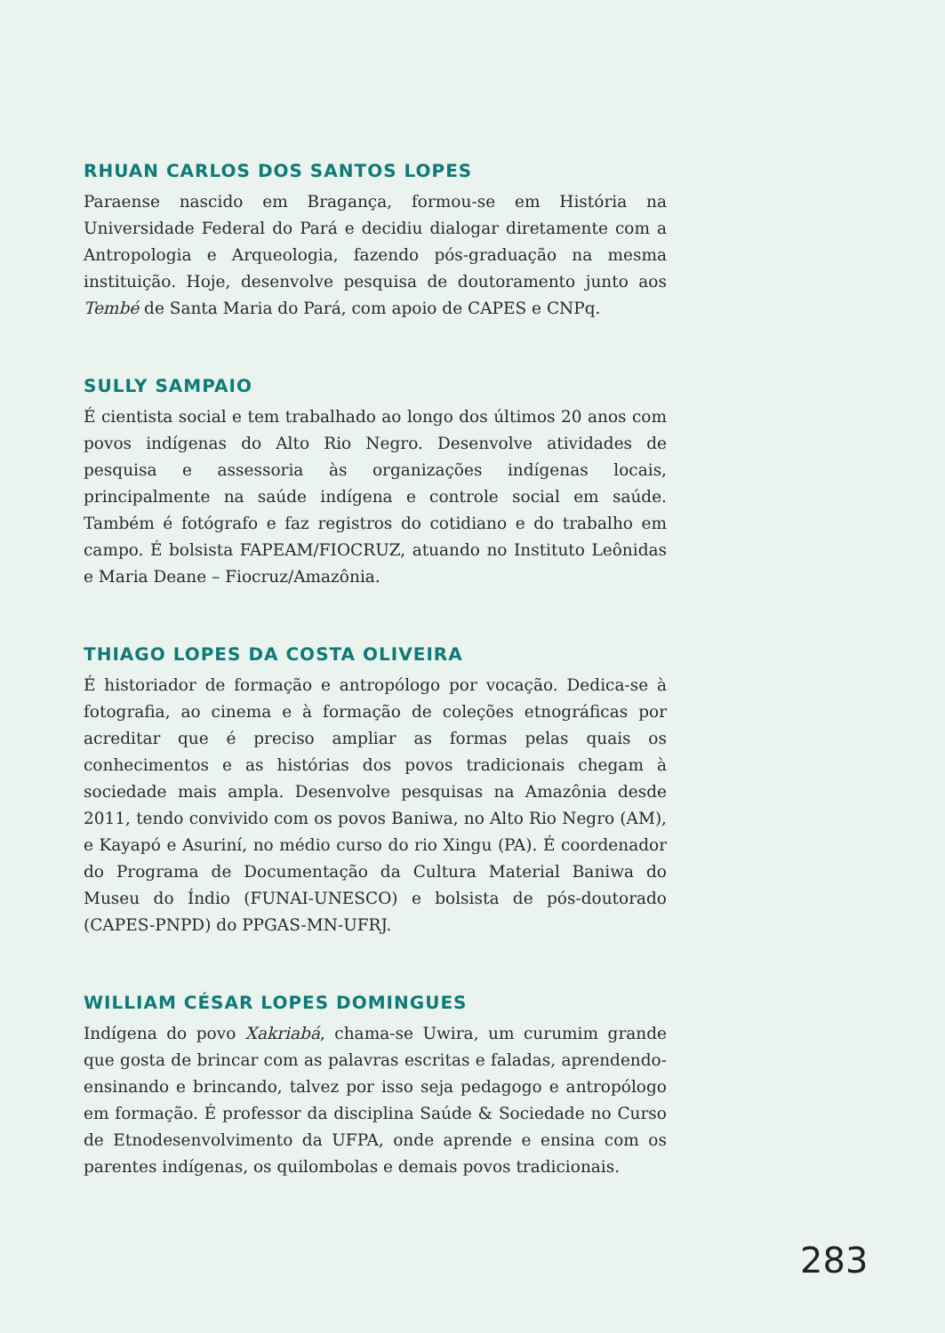RHUAN CARLOS DOS SANTOS LOPES
Paraense nascido em Bragança, formou-se em História na Universidade Federal do Pará e decidiu dialogar diretamente com a Antropologia e Arqueologia, fazendo pós-graduação na mesma instituição. Hoje, desenvolve pesquisa de doutoramento junto aos Tembé de Santa Maria do Pará, com apoio de CAPES e CNPq.
SULLY SAMPAIO
É cientista social e tem trabalhado ao longo dos últimos 20 anos com povos indígenas do Alto Rio Negro. Desenvolve atividades de pesquisa e assessoria às organizações indígenas locais, principalmente na saúde indígena e controle social em saúde. Também é fotógrafo e faz registros do cotidiano e do trabalho em campo. É bolsista FAPEAM/FIOCRUZ, atuando no Instituto Leônidas e Maria Deane – Fiocruz/Amazônia.
THIAGO LOPES DA COSTA OLIVEIRA
É historiador de formação e antropólogo por vocação. Dedica-se à fotografia, ao cinema e à formação de coleções etnográficas por acreditar que é preciso ampliar as formas pelas quais os conhecimentos e as histórias dos povos tradicionais chegam à sociedade mais ampla. Desenvolve pesquisas na Amazônia desde 2011, tendo convivido com os povos Baniwa, no Alto Rio Negro (AM), e Kayapó e Asuriní, no médio curso do rio Xingu (PA). É coordenador do Programa de Documentação da Cultura Material Baniwa do Museu do Índio (FUNAI-UNESCO) e bolsista de pós-doutorado (CAPES-PNPD) do PPGAS-MN-UFRJ.
WILLIAM CÉSAR LOPES DOMINGUES
Indígena do povo Xakriabá, chama-se Uwira, um curumim grande que gosta de brincar com as palavras escritas e faladas, aprendendo-ensinando e brincando, talvez por isso seja pedagogo e antropólogo em formação. É professor da disciplina Saúde & Sociedade no Curso de Etnodesenvolvimento da UFPA, onde aprende e ensina com os parentes indígenas, os quilombolas e demais povos tradicionais.
283